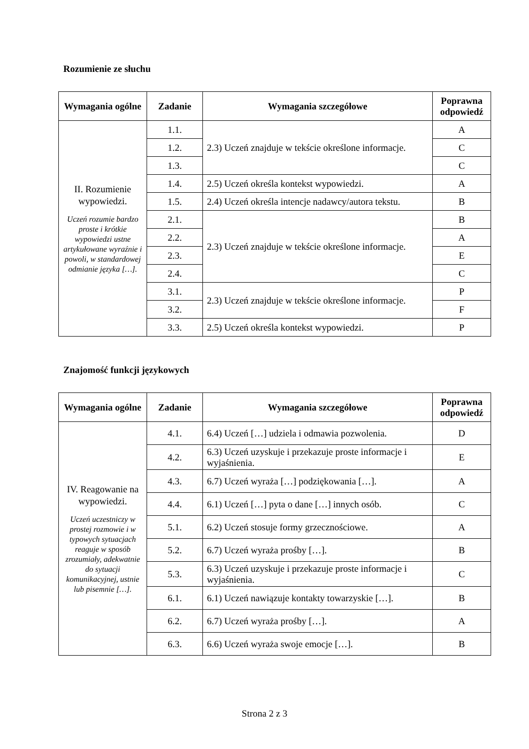Rozumienie ze słuchu
| Wymagania ogólne | Zadanie | Wymagania szczegółowe | Poprawna odpowiedź |
| --- | --- | --- | --- |
| II. Rozumienie wypowiedzi. Uczeń rozumie bardzo proste i krótkie wypowiedzi ustne artykułowane wyraźnie i powoli, w standardowej odmianie języka […]. | 1.1. | 2.3) Uczeń znajduje w tekście określone informacje. | A |
| | 1.2. | | C |
| | 1.3. | | C |
| | 1.4. | 2.5) Uczeń określa kontekst wypowiedzi. | A |
| | 1.5. | 2.4) Uczeń określa intencje nadawcy/autora tekstu. | B |
| | 2.1. | 2.3) Uczeń znajduje w tekście określone informacje. | B |
| | 2.2. | | A |
| | 2.3. | | E |
| | 2.4. | | C |
| | 3.1. | 2.3) Uczeń znajduje w tekście określone informacje. | P |
| | 3.2. | | F |
| | 3.3. | 2.5) Uczeń określa kontekst wypowiedzi. | P |
Znajomość funkcji językowych
| Wymagania ogólne | Zadanie | Wymagania szczegółowe | Poprawna odpowiedź |
| --- | --- | --- | --- |
| IV. Reagowanie na wypowiedzi. Uczeń uczestniczy w prostej rozmowie i w typowych sytuacjach reaguje w sposób zrozumiały, adekwatnie do sytuacji komunikacyjnej, ustnie lub pisemnie […]. | 4.1. | 6.4) Uczeń […] udziela i odmawia pozwolenia. | D |
| | 4.2. | 6.3) Uczeń uzyskuje i przekazuje proste informacje i wyjaśnienia. | E |
| | 4.3. | 6.7) Uczeń wyraża […] podziękowania […]. | A |
| | 4.4. | 6.1) Uczeń […] pyta o dane […] innych osób. | C |
| | 5.1. | 6.2) Uczeń stosuje formy grzecznościowe. | A |
| | 5.2. | 6.7) Uczeń wyraża prośby […]. | B |
| | 5.3. | 6.3) Uczeń uzyskuje i przekazuje proste informacje i wyjaśnienia. | C |
| | 6.1. | 6.1) Uczeń nawiązuje kontakty towarzyskie […]. | B |
| | 6.2. | 6.7) Uczeń wyraża prośby […]. | A |
| | 6.3. | 6.6) Uczeń wyraża swoje emocje […]. | B |
Strona 2 z 3